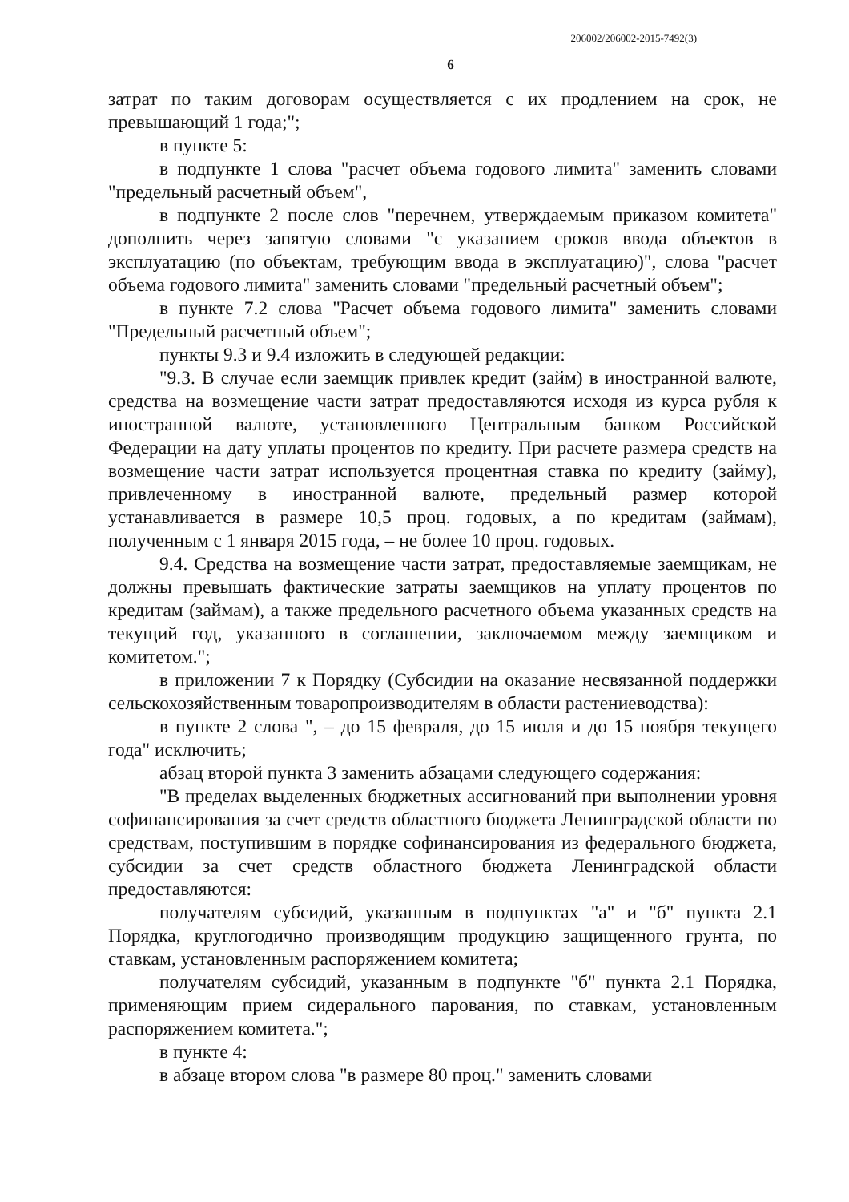206002/206002-2015-7492(3)
6
затрат по таким договорам осуществляется с их продлением на срок, не превышающий 1 года;";
в пункте 5:
в подпункте 1 слова "расчет объема годового лимита" заменить словами "предельный расчетный объем",
в подпункте 2 после слов "перечнем, утверждаемым приказом комитета" дополнить через запятую словами "с указанием сроков ввода объектов в эксплуатацию (по объектам, требующим ввода в эксплуатацию)", слова "расчет объема годового лимита" заменить словами "предельный расчетный объем";
в пункте 7.2 слова "Расчет объема годового лимита" заменить словами "Предельный расчетный объем";
пункты 9.3 и 9.4 изложить в следующей редакции:
"9.3. В случае если заемщик привлек кредит (займ) в иностранной валюте, средства на возмещение части затрат предоставляются исходя из курса рубля к иностранной валюте, установленного Центральным банком Российской Федерации на дату уплаты процентов по кредиту. При расчете размера средств на возмещение части затрат используется процентная ставка по кредиту (займу), привлеченному в иностранной валюте, предельный размер которой устанавливается в размере 10,5 проц. годовых, а по кредитам (займам), полученным с 1 января 2015 года, – не более 10 проц. годовых.
9.4. Средства на возмещение части затрат, предоставляемые заемщикам, не должны превышать фактические затраты заемщиков на уплату процентов по кредитам (займам), а также предельного расчетного объема указанных средств на текущий год, указанного в соглашении, заключаемом между заемщиком и комитетом.";
в приложении 7 к Порядку (Субсидии на оказание несвязанной поддержки сельскохозяйственным товаропроизводителям в области растениеводства):
в пункте 2 слова ", – до 15 февраля, до 15 июля и до 15 ноября текущего года" исключить;
абзац второй пункта 3 заменить абзацами следующего содержания:
"В пределах выделенных бюджетных ассигнований при выполнении уровня софинансирования за счет средств областного бюджета Ленинградской области по средствам, поступившим в порядке софинансирования из федерального бюджета, субсидии за счет средств областного бюджета Ленинградской области предоставляются:
получателям субсидий, указанным в подпунктах "а" и "б" пункта 2.1 Порядка, круглогодично производящим продукцию защищенного грунта, по ставкам, установленным распоряжением комитета;
получателям субсидий, указанным в подпункте "б" пункта 2.1 Порядка, применяющим прием сидерального парования, по ставкам, установленным распоряжением комитета.";
в пункте 4:
в абзаце втором слова "в размере 80 проц." заменить словами